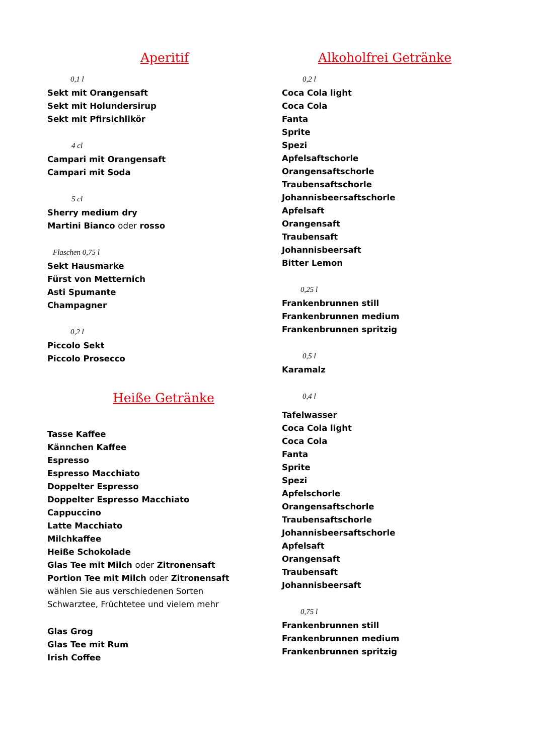Aperitif
0,1 l
Sekt mit Orangensaft
Sekt mit Holundersirup
Sekt mit Pfirsichlikör
4 cl
Campari mit Orangensaft
Campari mit Soda
5 cl
Sherry medium dry
Martini Bianco oder rosso
Flaschen 0,75 l
Sekt Hausmarke
Fürst von Metternich
Asti Spumante
Champagner
0,2 l
Piccolo Sekt
Piccolo Prosecco
Heiße Getränke
Tasse Kaffee
Kännchen Kaffee
Espresso
Espresso Macchiato
Doppelter Espresso
Doppelter Espresso Macchiato
Cappuccino
Latte Macchiato
Milchkaffee
Heiße Schokolade
Glas Tee mit Milch oder Zitronensaft
Portion Tee mit Milch oder Zitronensaft
wählen Sie aus verschiedenen Sorten
Schwarztee, Früchtetee und vielem mehr
Glas Grog
Glas Tee mit Rum
Irish Coffee
Alkoholfrei Getränke
0,2 l
Coca Cola light
Coca Cola
Fanta
Sprite
Spezi
Apfelsaftschorle
Orangensaftschorle
Traubensaftschorle
Johannisbeersaftschorle
Apfelsaft
Orangensaft
Traubensaft
Johannisbeersaft
Bitter Lemon
0,25 l
Frankenbrunnen still
Frankenbrunnen medium
Frankenbrunnen spritzig
0,5 l
Karamalz
0,4 l
Tafelwasser
Coca Cola light
Coca Cola
Fanta
Sprite
Spezi
Apfelschorle
Orangensaftschorle
Traubensaftschorle
Johannisbeersaftschorle
Apfelsaft
Orangensaft
Traubensaft
Johannisbeersaft
0,75 l
Frankenbrunnen still
Frankenbrunnen medium
Frankenbrunnen spritzig